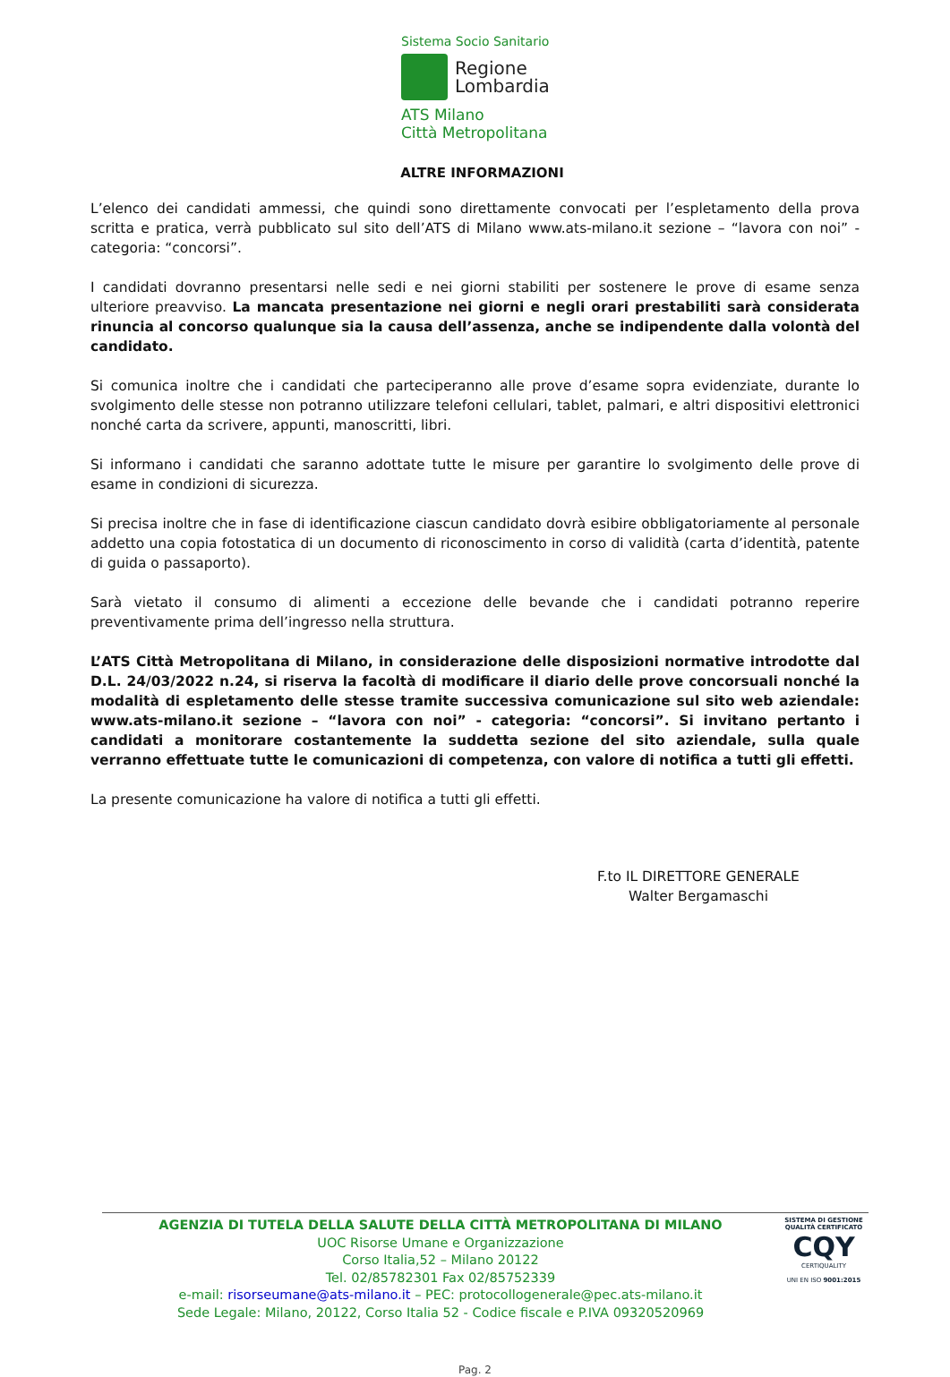Sistema Socio Sanitario
Regione
Lombardia
ATS Milano
Città Metropolitana
ALTRE INFORMAZIONI
L’elenco dei candidati ammessi, che quindi sono direttamente convocati per l’espletamento della prova scritta e pratica, verrà pubblicato sul sito dell’ATS di Milano www.ats-milano.it sezione – “lavora con noi” - categoria: “concorsi”.
I candidati dovranno presentarsi nelle sedi e nei giorni stabiliti per sostenere le prove di esame senza ulteriore preavviso. La mancata presentazione nei giorni e negli orari prestabiliti sarà considerata rinuncia al concorso qualunque sia la causa dell’assenza, anche se indipendente dalla volontà del candidato.
Si comunica inoltre che i candidati che parteciperanno alle prove d’esame sopra evidenziate, durante lo svolgimento delle stesse non potranno utilizzare telefoni cellulari, tablet, palmari, e altri dispositivi elettronici nonché carta da scrivere, appunti, manoscritti, libri.
Si informano i candidati che saranno adottate tutte le misure per garantire lo svolgimento delle prove di esame in condizioni di sicurezza.
Si precisa inoltre che in fase di identificazione ciascun candidato dovrà esibire obbligatoriamente al personale addetto una copia fotostatica di un documento di riconoscimento in corso di validità (carta d’identità, patente di guida o passaporto).
Sarà vietato il consumo di alimenti a eccezione delle bevande che i candidati potranno reperire preventivamente prima dell’ingresso nella struttura.
L’ATS Città Metropolitana di Milano, in considerazione delle disposizioni normative introdotte dal D.L. 24/03/2022 n.24, si riserva la facoltà di modificare il diario delle prove concorsuali nonché la modalità di espletamento delle stesse tramite successiva comunicazione sul sito web aziendale: www.ats-milano.it sezione – “lavora con noi” - categoria: “concorsi”. Si invitano pertanto i candidati a monitorare costantemente la suddetta sezione del sito aziendale, sulla quale verranno effettuate tutte le comunicazioni di competenza, con valore di notifica a tutti gli effetti.
La presente comunicazione ha valore di notifica a tutti gli effetti.
F.to IL DIRETTORE GENERALE
Walter Bergamaschi
AGENZIA DI TUTELA DELLA SALUTE DELLA CITTÀ METROPOLITANA DI MILANO
UOC Risorse Umane e Organizzazione
Corso Italia,52 – Milano 20122
Tel. 02/85782301 Fax 02/85752339
e-mail: risorseumane@ats-milano.it – PEC: protocollogenerale@pec.ats-milano.it
Sede Legale: Milano, 20122, Corso Italia 52 - Codice fiscale e P.IVA 09320520969
SISTEMA DI GESTIONE QUALITÀ CERTIFICATO
CQY
CERTIQUALITY
UNI EN ISO 9001:2015
Pag. 2